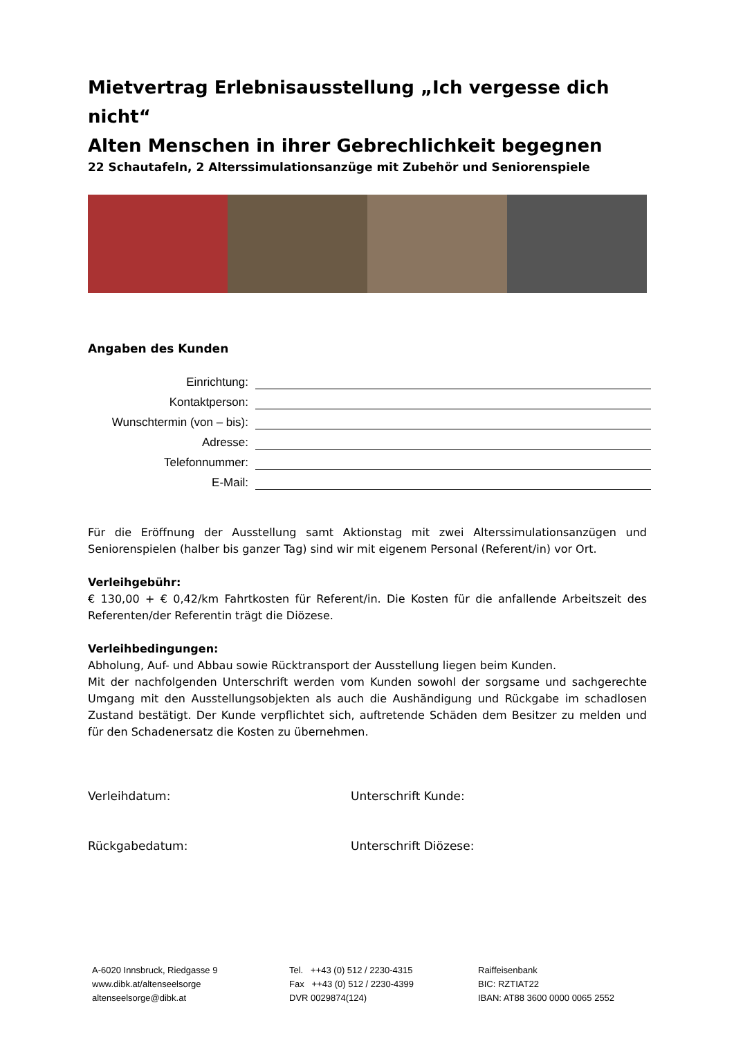Mietvertrag Erlebnisausstellung „Ich vergesse dich nicht“
Alten Menschen in ihrer Gebrechlichkeit begegnen
22 Schautafeln, 2 Alterssimulationsanzüge mit Zubehör und Seniorenspiele
Angaben des Kunden
Einrichtung:
Kontaktperson:
Wunschtermin (von – bis):
Adresse:
Telefonnummer:
E-Mail:
Für die Eröffnung der Ausstellung samt Aktionstag mit zwei Alterssimulationsanzügen und Seniorenspielen (halber bis ganzer Tag) sind wir mit eigenem Personal (Referent/in) vor Ort.
Verleihgebühr:
€ 130,00 + € 0,42/km Fahrtkosten für Referent/in. Die Kosten für die anfallende Arbeitszeit des Referenten/der Referentin trägt die Diözese.
Verleihbedingungen:
Abholung, Auf- und Abbau sowie Rücktransport der Ausstellung liegen beim Kunden.
Mit der nachfolgenden Unterschrift werden vom Kunden sowohl der sorgsame und sachgerechte Umgang mit den Ausstellungsobjekten als auch die Aushändigung und Rückgabe im schadlosen Zustand bestätigt. Der Kunde verpflichtet sich, auftretende Schäden dem Besitzer zu melden und für den Schadenersatz die Kosten zu übernehmen.
Verleihdatum: Unterschrift Kunde:
Rückgabedatum: Unterschrift Diözese:
A-6020 Innsbruck, Riedgasse 9
www.dibk.at/altenseelsorge
altenseelsorge@dibk.at
Tel. ++43 (0) 512 / 2230-4315
Fax ++43 (0) 512 / 2230-4399
DVR 0029874(124)
Raiffeisenbank
BIC: RZTIAT22
IBAN: AT88 3600 0000 0065 2552